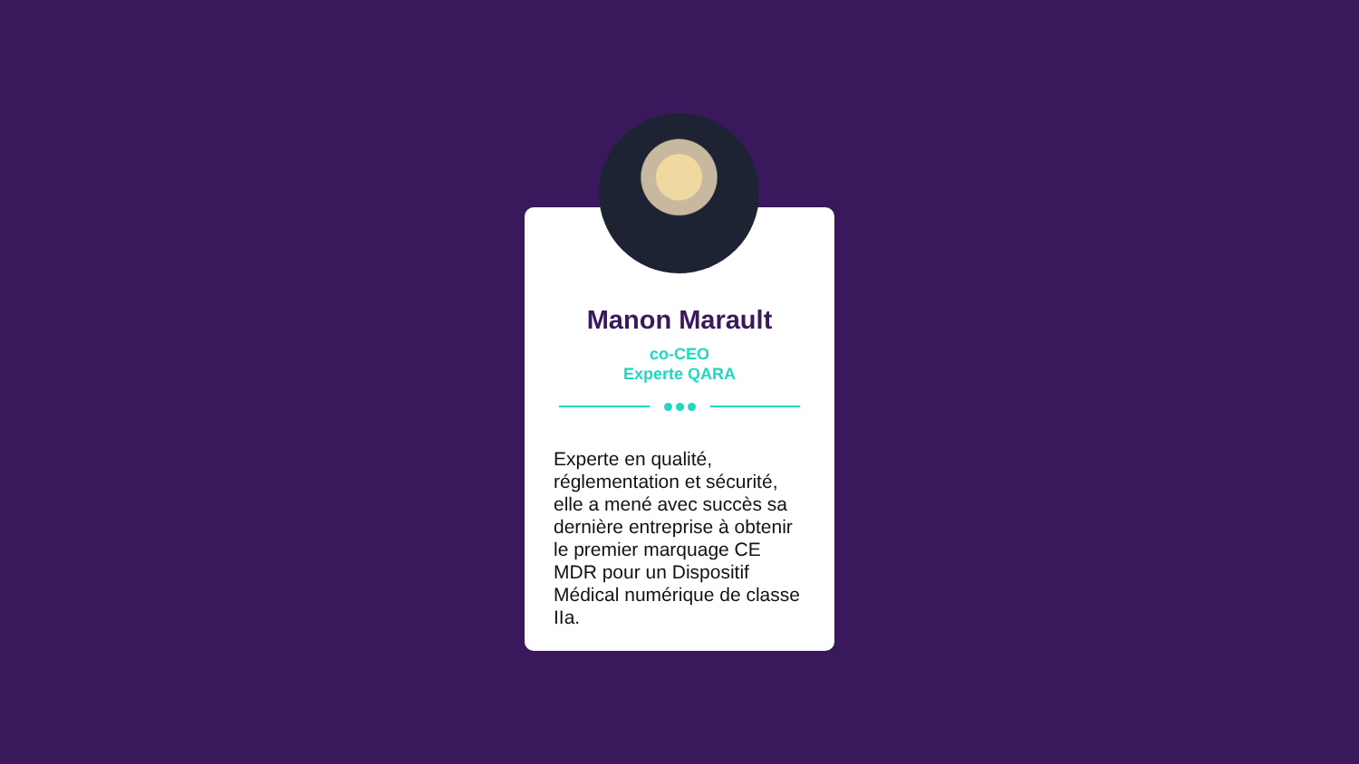Manon Marault
co-CEO
Experte QARA
Experte en qualité, réglementation et sécurité, elle a mené avec succès sa dernière entreprise à obtenir le premier marquage CE MDR pour un Dispositif Médical numérique de classe IIa.